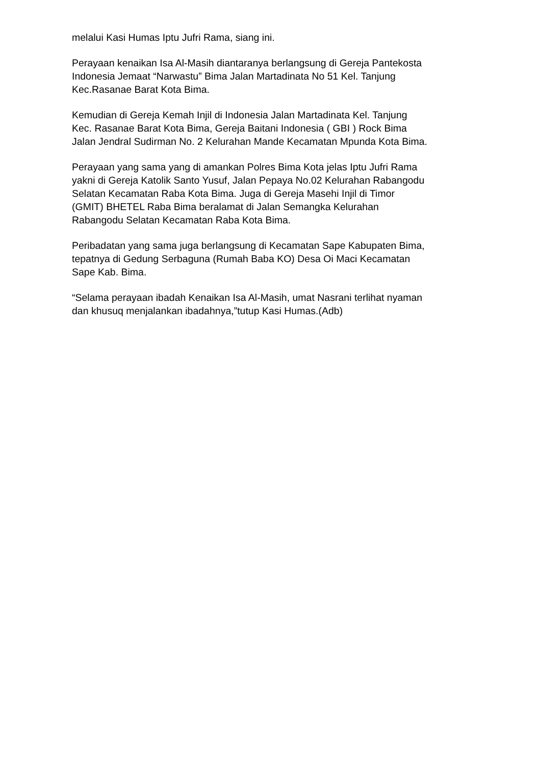melalui Kasi Humas Iptu Jufri Rama, siang ini.
Perayaan kenaikan Isa Al-Masih diantaranya berlangsung di Gereja Pantekosta Indonesia Jemaat “Narwastu” Bima Jalan Martadinata No 51 Kel. Tanjung Kec.Rasanae Barat Kota Bima.
Kemudian di Gereja Kemah Injil di Indonesia Jalan Martadinata Kel. Tanjung Kec. Rasanae Barat Kota Bima, Gereja Baitani Indonesia ( GBI ) Rock Bima Jalan Jendral Sudirman No. 2 Kelurahan Mande Kecamatan Mpunda Kota Bima.
Perayaan yang sama yang di amankan Polres Bima Kota jelas Iptu Jufri Rama yakni di Gereja Katolik Santo Yusuf, Jalan Pepaya No.02 Kelurahan Rabangodu Selatan Kecamatan Raba Kota Bima. Juga di Gereja Masehi Injil di Timor (GMIT) BHETEL Raba Bima beralamat di Jalan Semangka Kelurahan Rabangodu Selatan Kecamatan Raba Kota Bima.
Peribadatan yang sama juga berlangsung di Kecamatan Sape Kabupaten Bima, tepatnya di Gedung Serbaguna (Rumah Baba KO) Desa Oi Maci Kecamatan Sape Kab. Bima.
“Selama perayaan ibadah Kenaikan Isa Al-Masih, umat Nasrani terlihat nyaman dan khusuq menjalankan ibadahnya,”tutup Kasi Humas.(Adb)